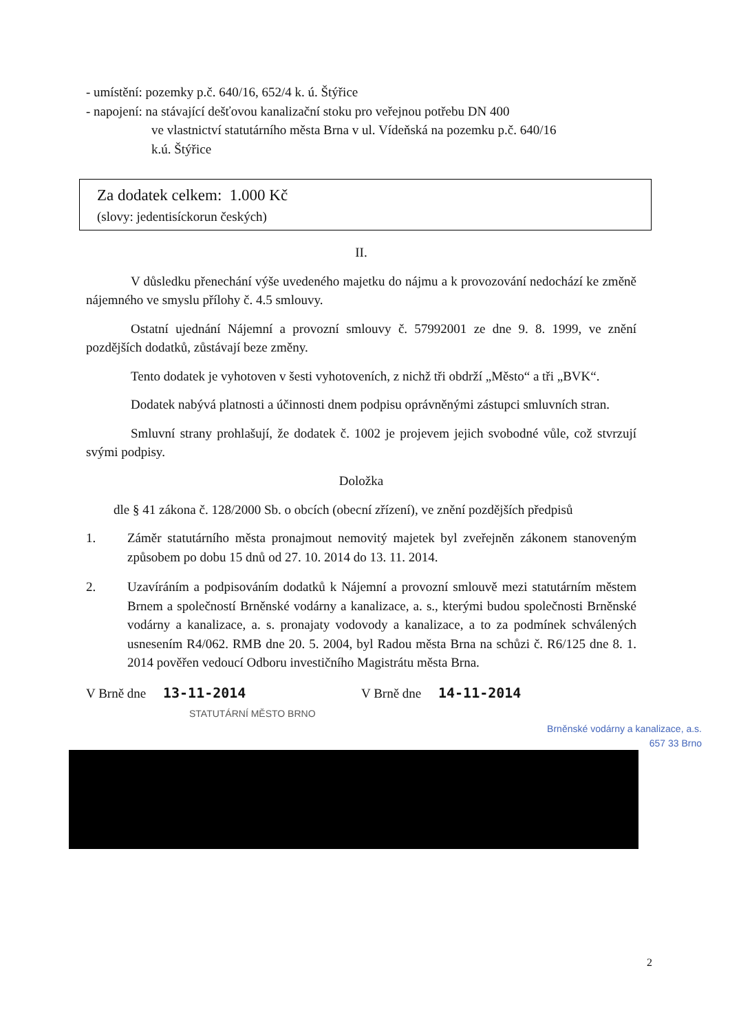- umístění: pozemky p.č. 640/16, 652/4 k. ú. Štýřice
- napojení: na stávající dešťovou kanalizační stoku pro veřejnou potřebu DN 400
ve vlastnictví statutárního města Brna v ul. Vídeňská na pozemku p.č. 640/16
k.ú. Štýřice
Za dodatek celkem: 1.000 Kč
(slovy: jedentisíckorun českých)
II.
V důsledku přenechání výše uvedeného majetku do nájmu a k provozování nedochází ke změně nájemného ve smyslu přílohy č. 4.5 smlouvy.
Ostatní ujednání Nájemní a provozní smlouvy č. 57992001 ze dne 9. 8. 1999, ve znění pozdějších dodatků, zůstávají beze změny.
Tento dodatek je vyhotoven v šesti vyhotoveních, z nichž tři obdrží „Město“ a tři „BVK“.
Dodatek nabývá platnosti a účinnosti dnem podpisu oprávněnými zástupci smluvních stran.
Smluvní strany prohlašují, že dodatek č. 1002 je projevem jejich svobodné vůle, což stvrzují svými podpisy.
Doložka
dle § 41 zákona č. 128/2000 Sb. o obcích (obecní zřízení), ve znění pozdějších předpisů
1. Záměr statutárního města pronajmout nemovitý majetek byl zveřejněn zákonem stanoveným způsobem po dobu 15 dnů od 27. 10. 2014 do 13. 11. 2014.
2. Uzavíráním a podpisováním dodatků k Nájemní a provozní smlouvě mezi statutárním městem Brnem a společností Brněnské vodárny a kanalizace, a. s., kterými budou společnosti Brněnské vodárny a kanalizace, a. s. pronajaty vodovody a kanalizace, a to za podmínek schválených usnesením R4/062. RMB dne 20. 5. 2004, byl Radou města Brna na schůzi č. R6/125 dne 8. 1. 2014 pověřen vedoucí Odboru investičního Magistrátu města Brna.
V Brně dne 13-11-2014
STATUTÁRNÍ MĚSTO BRNO
V Brně dne 14-11-2014
Brněnské vodárny a kanalizace, a.s.
657 33 Brno
2